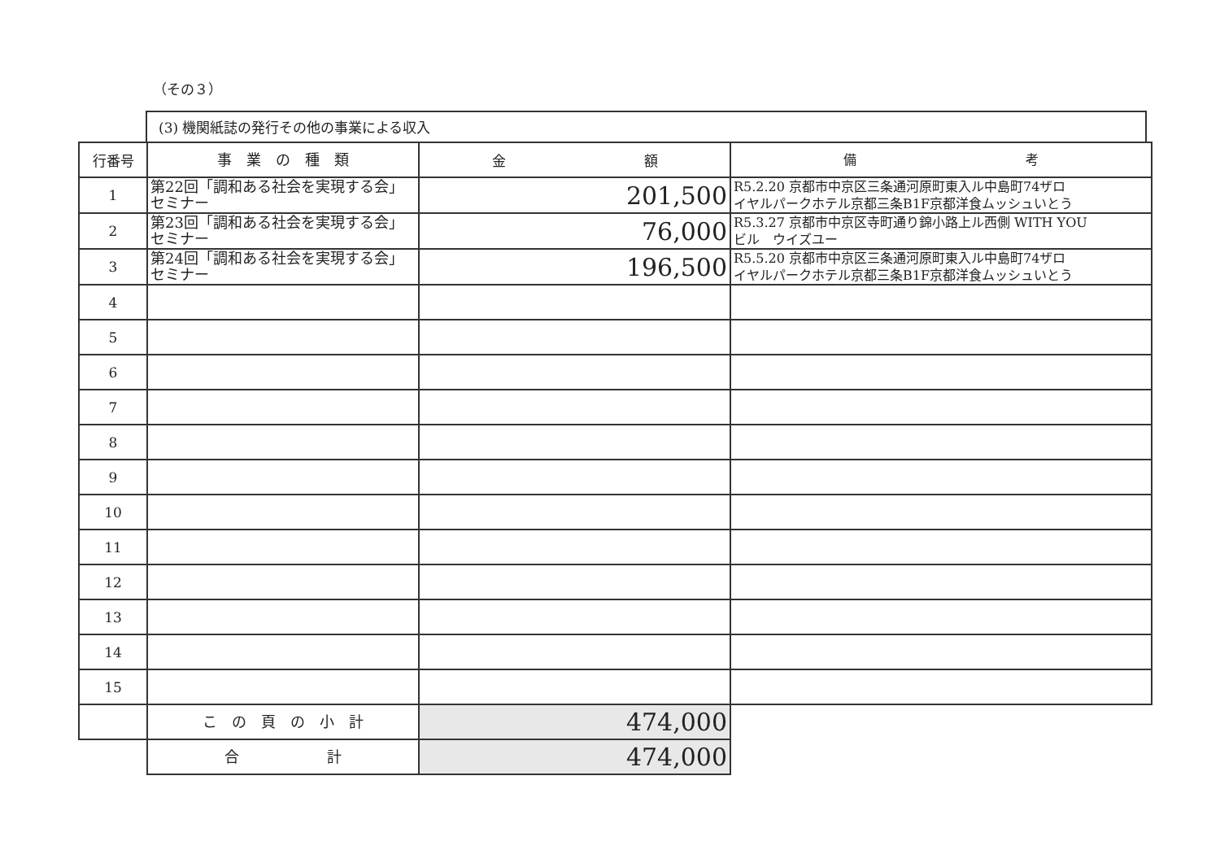（その３）
(3) 機関紙誌の発行その他の事業による収入
| 行番号 | 事 業 の 種 類 | 金 額 | 備 考 |
| --- | --- | --- | --- |
| 1 | 第22回「調和ある社会を実現する会」セミナー | 201,500 | R5.2.20 京都市中京区三条通河原町東入ル中島町74ザロ イヤルパークホテル京都三条B1F京都洋食ムッシュいとう |
| 2 | 第23回「調和ある社会を実現する会」セミナー | 76,000 | R5.3.27 京都市中京区寺町通り錦小路上ル西側 WITH YOU ビル ウイズユー |
| 3 | 第24回「調和ある社会を実現する会」セミナー | 196,500 | R5.5.20 京都市中京区三条通河原町東入ル中島町74ザロ イヤルパークホテル京都三条B1F京都洋食ムッシュいとう |
| 4 | | | |
| 5 | | | |
| 6 | | | |
| 7 | | | |
| 8 | | | |
| 9 | | | |
| 10 | | | |
| 11 | | | |
| 12 | | | |
| 13 | | | |
| 14 | | | |
| 15 | | | |
| | こ の 頁 の 小 計 | 474,000 | |
| | 合 計 | 474,000 | |